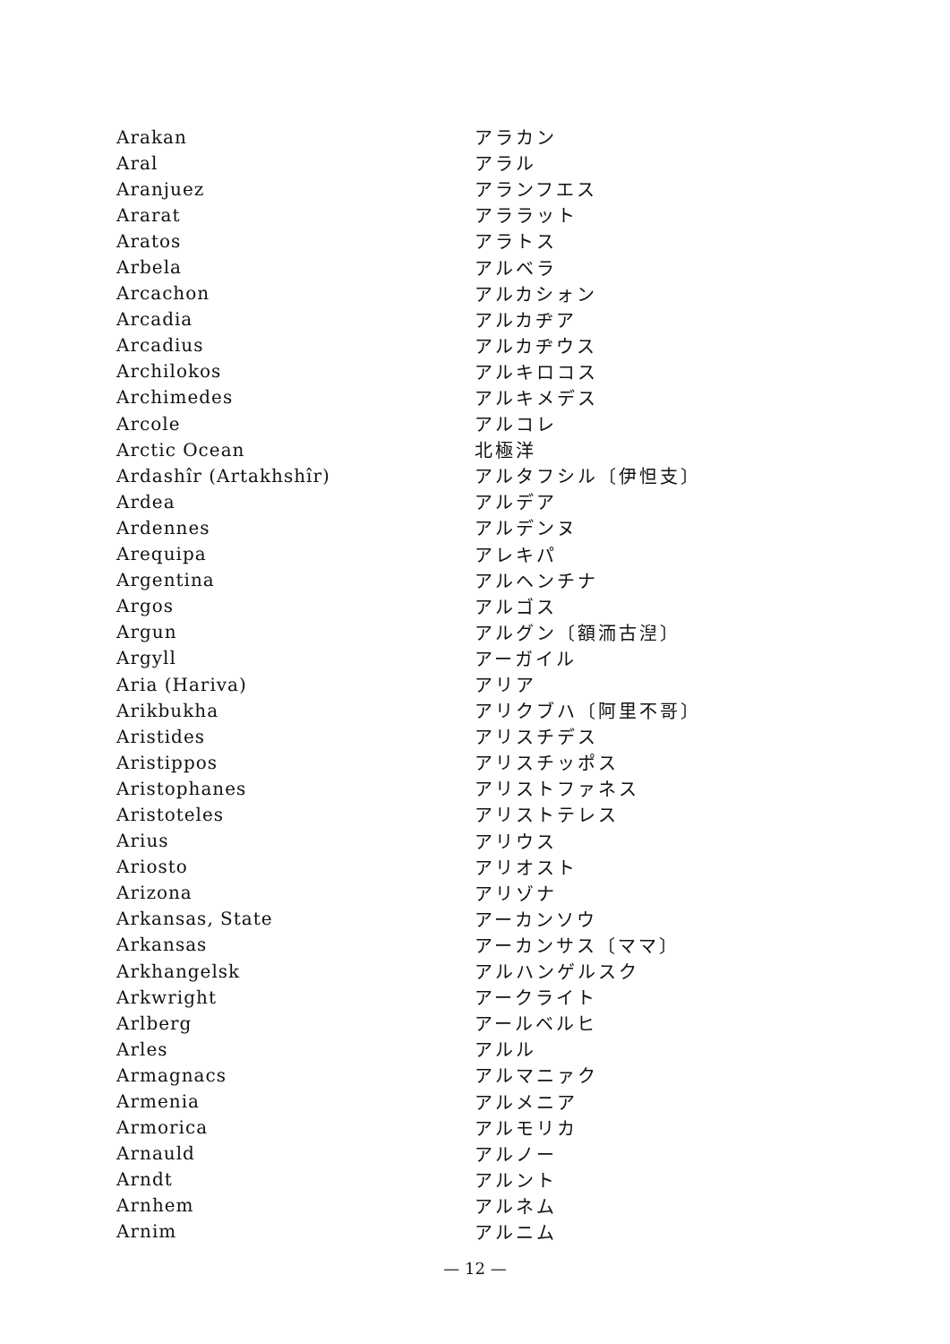| Arakan | アラカン |
| Aral | アラル |
| Aranjuez | アランフエス |
| Ararat | アララット |
| Aratos | アラトス |
| Arbela | アルベラ |
| Arcachon | アルカシォン |
| Arcadia | アルカヂア |
| Arcadius | アルカヂウス |
| Archilokos | アルキロコス |
| Archimedes | アルキメデス |
| Arcole | アルコレ |
| Arctic Ocean | 北極洋 |
| Ardashîr (Artakhshîr) | アルタフシル〔伊怛支〕 |
| Ardea | アルデア |
| Ardennes | アルデンヌ |
| Arequipa | アレキパ |
| Argentina | アルヘンチナ |
| Argos | アルゴス |
| Argun | アルグン〔額洏古湼〕 |
| Argyll | アーガイル |
| Aria (Hariva) | アリア |
| Arikbukha | アリクブハ〔阿里不哥〕 |
| Aristides | アリスチデス |
| Aristippos | アリスチッポス |
| Aristophanes | アリストファネス |
| Aristoteles | アリストテレス |
| Arius | アリウス |
| Ariosto | アリオスト |
| Arizona | アリゾナ |
| Arkansas, State | アーカンソウ |
| Arkansas | アーカンサス〔ママ〕 |
| Arkhangelsk | アルハンゲルスク |
| Arkwright | アークライト |
| Arlberg | アールベルヒ |
| Arles | アルル |
| Armagnacs | アルマニァク |
| Armenia | アルメニア |
| Armorica | アルモリカ |
| Arnauld | アルノー |
| Arndt | アルント |
| Arnhem | アルネム |
| Arnim | アルニム |
— 12 —